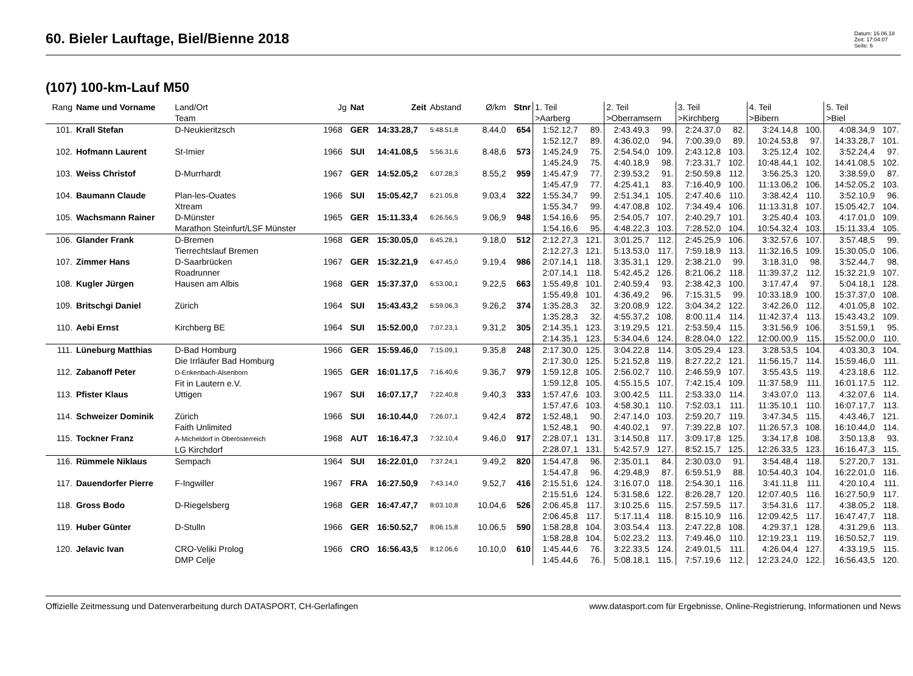60. Bieler Lauftage, Biel/Bienne 2018
Datum: 16.06.18
Zeit: 17:04:07
Seite: 6
(107) 100-km-Lauf M50
| Rang | Name und Vorname | Land/Ort Team | Jg | Nat | Zeit | Abstand | Ø/km | Stnr | 1. Teil >Aarberg | | 2. Teil >Oberramsern | | 3. Teil >Kirchberg | | 4. Teil >Bibern | | 5. Teil >Biel | |
| --- | --- | --- | --- | --- | --- | --- | --- | --- | --- | --- | --- | --- | --- | --- | --- | --- | --- | --- |
| 101. | Krall Stefan | D-Neukieritzsch | 1968 | GER | 14:33.28,7 | 5:48.51,8 | 8.44,0 | 654 | 1:52.12,7 1:52.12,7 | 89. 89. | 2:43.49,3 4:36.02,0 | 99. 94. | 2:24.37,0 7:00.39,0 | 82. 89. | 3:24.14,8 10:24.53,8 | 100. 97. | 4:08.34,9 14:33.28,7 | 107. 101. |
| 102. | Hofmann Laurent | St-Imier | 1966 | SUI | 14:41.08,5 | 5:56.31,6 | 8.48,6 | 573 | 1:45.24,9 1:45.24,9 | 75. 75. | 2:54.54,0 4:40.18,9 | 109. 98. | 2:43.12,8 7:23.31,7 | 103. 102. | 3:25.12,4 10:48.44,1 | 102. 102. | 3:52.24,4 14:41.08,5 | 97. 102. |
| 103. | Weiss Christof | D-Murrhardt | 1967 | GER | 14:52.05,2 | 6:07.28,3 | 8.55,2 | 959 | 1:45.47,9 1:45.47,9 | 77. 77. | 2:39.53,2 4:25.41,1 | 91. 83. | 2:50.59,8 7:16.40,9 | 112. 100. | 3:56.25,3 11:13.06,2 | 120. 106. | 3:38.59,0 14:52.05,2 | 87. 103. |
| 104. | Baumann Claude | Plan-les-Ouates Xtream | 1966 | SUI | 15:05.42,7 | 6:21.05,8 | 9.03,4 | 322 | 1:55.34,7 1:55.34,7 | 99. 99. | 2:51.34,1 4:47.08,8 | 105. 102. | 2:47.40,6 7:34.49,4 | 110. 106. | 3:38.42,4 11:13.31,8 | 110. 107. | 3:52.10,9 15:05.42,7 | 96. 104. |
| 105. | Wachsmann Rainer | D-Münster Marathon Steinfurt/LSF Münster | 1965 | GER | 15:11.33,4 | 6:26.56,5 | 9.06,9 | 948 | 1:54.16,6 1:54.16,6 | 95. 95. | 2:54.05,7 4:48.22,3 | 107. 103. | 2:40.29,7 7:28.52,0 | 101. 104. | 3:25.40,4 10:54.32,4 | 103. 103. | 4:17.01,0 15:11.33,4 | 109. 105. |
| 106. | Glander Frank | D-Bremen Tierrechtslauf Bremen | 1968 | GER | 15:30.05,0 | 6:45.28,1 | 9.18,0 | 512 | 2:12.27,3 2:12.27,3 | 121. 121. | 3:01.25,7 5:13.53,0 | 112. 117. | 2:45.25,9 7:59.18,9 | 106. 113. | 3:32.57,6 11:32.16,5 | 107. 109. | 3:57.48,5 15:30.05,0 | 99. 106. |
| 107. | Zimmer Hans | D-Saarbrücken Roadrunner | 1967 | GER | 15:32.21,9 | 6:47.45,0 | 9.19,4 | 986 | 2:07.14,1 2:07.14,1 | 118. 118. | 3:35.31,1 5:42.45,2 | 129. 126. | 2:38.21,0 8:21.06,2 | 99. 118. | 3:18.31,0 11:39.37,2 | 98. 112. | 3:52.44,7 15:32.21,9 | 98. 107. |
| 108. | Kugler Jürgen | Hausen am Albis | 1968 | GER | 15:37.37,0 | 6:53.00,1 | 9.22,5 | 663 | 1:55.49,8 1:55.49,8 | 101. 101. | 2:40.59,4 4:36.49,2 | 93. 96. | 2:38.42,3 7:15.31,5 | 100. 99. | 3:17.47,4 10:33.18,9 | 97. 100. | 5:04.18,1 15:37.37,0 | 128. 108. |
| 109. | Britschgi Daniel | Zürich | 1964 | SUI | 15:43.43,2 | 6:59.06,3 | 9.26,2 | 374 | 1:35.28,3 1:35.28,3 | 32. 32. | 3:20.08,9 4:55.37,2 | 122. 108. | 3:04.34,2 8:00.11,4 | 122. 114. | 3:42.26,0 11:42.37,4 | 112. 113. | 4:01.05,8 15:43.43,2 | 102. 109. |
| 110. | Aebi Ernst | Kirchberg BE | 1964 | SUI | 15:52.00,0 | 7:07.23,1 | 9.31,2 | 305 | 2:14.35,1 2:14.35,1 | 123. 123. | 3:19.29,5 5:34.04,6 | 121. 124. | 2:53.59,4 8:28.04,0 | 115. 122. | 3:31.56,9 12:00.00,9 | 106. 115. | 3:51.59,1 15:52.00,0 | 95. 110. |
| 111. | Lüneburg Matthias | D-Bad Homburg Die Irrläufer Bad Homburg | 1966 | GER | 15:59.46,0 | 7:15.09,1 | 9.35,8 | 248 | 2:17.30,0 2:17.30,0 | 125. 125. | 3:04.22,8 5:21.52,8 | 114. 119. | 3:05.29,4 8:27.22,2 | 123. 121. | 3:28.53,5 11:56.15,7 | 104. 114. | 4:03.30,3 15:59.46,0 | 104. 111. |
| 112. | Zabanoff Peter | D-Enkenbach-Alsenborn Fit in Lautern e.V. | 1965 | GER | 16:01.17,5 | 7:16.40,6 | 9.36,7 | 979 | 1:59.12,8 1:59.12,8 | 105. 105. | 2:56.02,7 4:55.15,5 | 110. 107. | 2:46.59,9 7:42.15,4 | 107. 109. | 3:55.43,5 11:37.58,9 | 119. 111. | 4:23.18,6 16:01.17,5 | 112. 112. |
| 113. | Pfister Klaus | Uttigen | 1967 | SUI | 16:07.17,7 | 7:22.40,8 | 9.40,3 | 333 | 1:57.47,6 1:57.47,6 | 103. 103. | 3:00.42,5 4:58.30,1 | 111. 110. | 2:53.33,0 7:52.03,1 | 114. 111. | 3:43.07,0 11:35.10,1 | 113. 110. | 4:32.07,6 16:07.17,7 | 114. 113. |
| 114. | Schweizer Dominik | Zürich Faith Unlimited | 1966 | SUI | 16:10.44,0 | 7:26.07,1 | 9.42,4 | 872 | 1:52.48,1 1:52.48,1 | 90. 90. | 2:47.14,0 4:40.02,1 | 103. 97. | 2:59.20,7 7:39.22,8 | 119. 107. | 3:47.34,5 11:26.57,3 | 115. 108. | 4:43.46,7 16:10.44,0 | 121. 114. |
| 115. | Tockner Franz | A-Micheldorf in Oberösterreich LG Kirchdorf | 1968 | AUT | 16:16.47,3 | 7:32.10,4 | 9.46,0 | 917 | 2:28.07,1 2:28.07,1 | 131. 131. | 3:14.50,8 5:42.57,9 | 117. 127. | 3:09.17,8 8:52.15,7 | 125. 125. | 3:34.17,8 12:26.33,5 | 108. 123. | 3:50.13,8 16:16.47,3 | 93. 115. |
| 116. | Rümmele Niklaus | Sempach | 1964 | SUI | 16:22.01,0 | 7:37.24,1 | 9.49,2 | 820 | 1:54.47,8 1:54.47,8 | 96. 96. | 2:35.01,1 4:29.48,9 | 84. 87. | 2:30.03,0 6:59.51,9 | 91. 88. | 3:54.48,4 10:54.40,3 | 118. 104. | 5:27.20,7 16:22.01,0 | 131. 116. |
| 117. | Dauendorfer Pierre | F-Ingwiller | 1967 | FRA | 16:27.50,9 | 7:43.14,0 | 9.52,7 | 416 | 2:15.51,6 2:15.51,6 | 124. 124. | 3:16.07,0 5:31.58,6 | 118. 122. | 2:54.30,1 8:26.28,7 | 116. 120. | 3:41.11,8 12:07.40,5 | 111. 116. | 4:20.10,4 16:27.50,9 | 111. 117. |
| 118. | Gross Bodo | D-Riegelsberg | 1968 | GER | 16:47.47,7 | 8:03.10,8 | 10.04,6 | 526 | 2:06.45,8 2:06.45,8 | 117. 117. | 3:10.25,6 5:17.11,4 | 115. 118. | 2:57.59,5 8:15.10,9 | 117. 116. | 3:54.31,6 12:09.42,5 | 117. 117. | 4:38.05,2 16:47.47,7 | 118. 118. |
| 119. | Huber Günter | D-Stulln | 1966 | GER | 16:50.52,7 | 8:06.15,8 | 10.06,5 | 590 | 1:58.28,8 1:58.28,8 | 104. 104. | 3:03.54,4 5:02.23,2 | 113. 113. | 2:47.22,8 7:49.46,0 | 108. 110. | 4:29.37,1 12:19.23,1 | 128. 119. | 4:31.29,6 16:50.52,7 | 113. 119. |
| 120. | Jelavic Ivan | CRO-Veliki Prolog DMP Celje | 1966 | CRO | 16:56.43,5 | 8:12.06,6 | 10.10,0 | 610 | 1:45.44,6 1:45.44,6 | 76. 76. | 3:22.33,5 5:08.18,1 | 124. 115. | 2:49.01,5 7:57.19,6 | 111. 112. | 4:26.04,4 12:23.24,0 | 127. 122. | 4:33.19,5 16:56.43,5 | 115. 120. |
Offizielle Zeitmessung und Datenverarbeitung durch DATASPORT, CH-Gerlafingen www.datasport.com für Ergebnisse, Online-Registrierung, Informationen und News